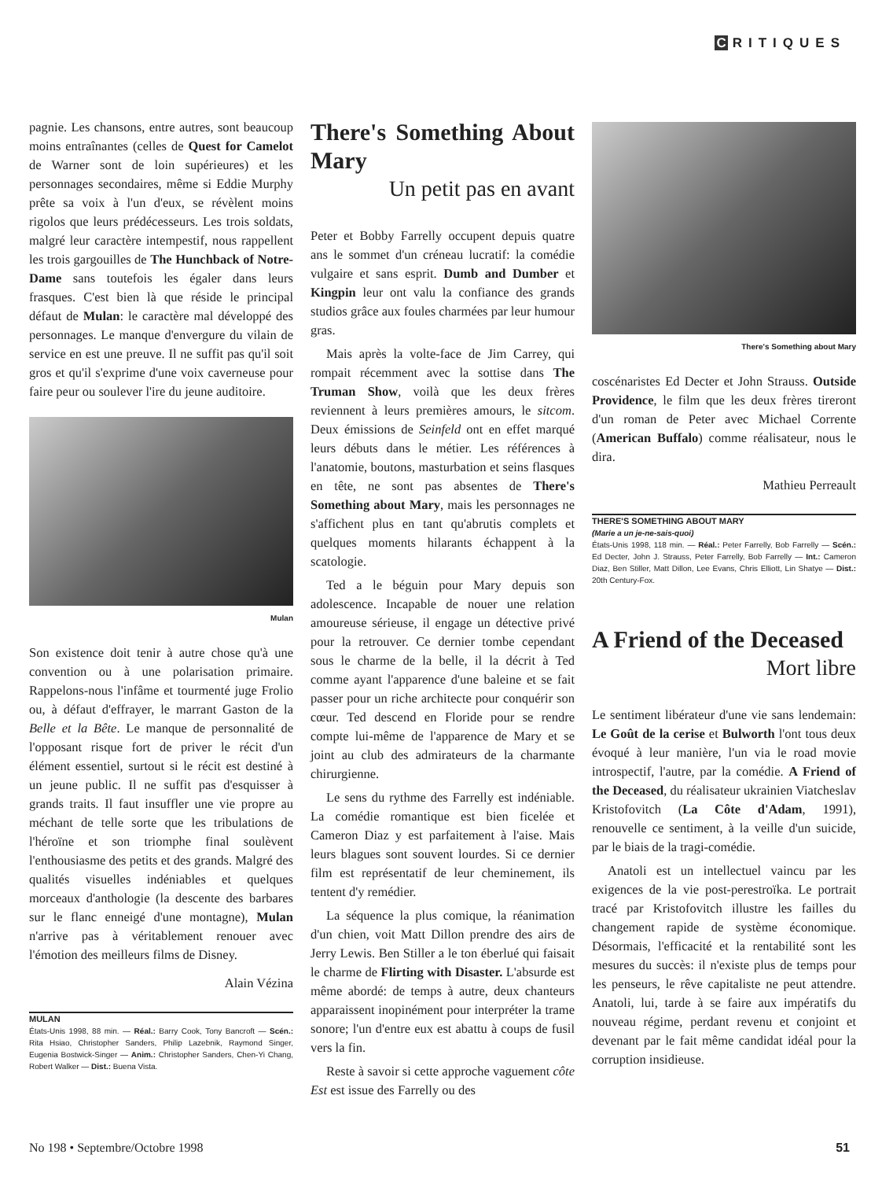C RITIQUES
pagnie. Les chansons, entre autres, sont beaucoup moins entraînantes (celles de Quest for Camelot de Warner sont de loin supérieures) et les personnages secondaires, même si Eddie Murphy prête sa voix à l'un d'eux, se révèlent moins rigolos que leurs prédécesseurs. Les trois soldats, malgré leur caractère intempestif, nous rappellent les trois gargouilles de The Hunchback of Notre-Dame sans toutefois les égaler dans leurs frasques. C'est bien là que réside le principal défaut de Mulan: le caractère mal développé des personnages. Le manque d'envergure du vilain de service en est une preuve. Il ne suffit pas qu'il soit gros et qu'il s'exprime d'une voix caverneuse pour faire peur ou soulever l'ire du jeune auditoire.
Mulan
Son existence doit tenir à autre chose qu'à une convention ou à une polarisation primaire. Rappelons-nous l'infâme et tourmenté juge Frolio ou, à défaut d'effrayer, le marrant Gaston de la Belle et la Bête. Le manque de personnalité de l'opposant risque fort de priver le récit d'un élément essentiel, surtout si le récit est destiné à un jeune public. Il ne suffit pas d'esquisser à grands traits. Il faut insuffler une vie propre au méchant de telle sorte que les tribulations de l'héroïne et son triomphe final soulèvent l'enthousiasme des petits et des grands. Malgré des qualités visuelles indéniables et quelques morceaux d'anthologie (la descente des barbares sur le flanc enneigé d'une montagne), Mulan n'arrive pas à véritablement renouer avec l'émotion des meilleurs films de Disney.
Alain Vézina
MULAN
États-Unis 1998, 88 min. — Réal.: Barry Cook, Tony Bancroft — Scén.: Rita Hsiao, Christopher Sanders, Philip Lazebnik, Raymond Singer, Eugenia Bostwick-Singer — Anim.: Christopher Sanders, Chen-Yi Chang, Robert Walker — Dist.: Buena Vista.
There's Something About Mary
Un petit pas en avant
Peter et Bobby Farrelly occupent depuis quatre ans le sommet d'un créneau lucratif: la comédie vulgaire et sans esprit. Dumb and Dumber et Kingpin leur ont valu la confiance des grands studios grâce aux foules charmées par leur humour gras.
Mais après la volte-face de Jim Carrey, qui rompait récemment avec la sottise dans The Truman Show, voilà que les deux frères reviennent à leurs premières amours, le sitcom. Deux émissions de Seinfeld ont en effet marqué leurs débuts dans le métier. Les références à l'anatomie, boutons, masturbation et seins flasques en tête, ne sont pas absentes de There's Something about Mary, mais les personnages ne s'affichent plus en tant qu'abrutis complets et quelques moments hilarants échappent à la scatologie.
Ted a le béguin pour Mary depuis son adolescence. Incapable de nouer une relation amoureuse sérieuse, il engage un détective privé pour la retrouver. Ce dernier tombe cependant sous le charme de la belle, il la décrit à Ted comme ayant l'apparence d'une baleine et se fait passer pour un riche architecte pour conquérir son cœur. Ted descend en Floride pour se rendre compte lui-même de l'apparence de Mary et se joint au club des admirateurs de la charmante chirurgienne.
Le sens du rythme des Farrelly est indéniable. La comédie romantique est bien ficelée et Cameron Diaz y est parfaitement à l'aise. Mais leurs blagues sont souvent lourdes. Si ce dernier film est représentatif de leur cheminement, ils tentent d'y remédier.
La séquence la plus comique, la réanimation d'un chien, voit Matt Dillon prendre des airs de Jerry Lewis. Ben Stiller a le ton éberlué qui faisait le charme de Flirting with Disaster. L'absurde est même abordé: de temps à autre, deux chanteurs apparaissent inopinément pour interpréter la trame sonore; l'un d'entre eux est abattu à coups de fusil vers la fin.
Reste à savoir si cette approche vaguement côte Est est issue des Farrelly ou des
There's Something about Mary
coscénaristes Ed Decter et John Strauss. Outside Providence, le film que les deux frères tireront d'un roman de Peter avec Michael Corrente (American Buffalo) comme réalisateur, nous le dira.
Mathieu Perreault
THERE'S SOMETHING ABOUT MARY
(Marie a un je-ne-sais-quoi)
États-Unis 1998, 118 min. — Réal.: Peter Farrelly, Bob Farrelly — Scén.: Ed Decter, John J. Strauss, Peter Farrelly, Bob Farrelly — Int.: Cameron Diaz, Ben Stiller, Matt Dillon, Lee Evans, Chris Elliott, Lin Shatye — Dist.: 20th Century-Fox.
A Friend of the Deceased
Mort libre
Le sentiment libérateur d'une vie sans lendemain: Le Goût de la cerise et Bulworth l'ont tous deux évoqué à leur manière, l'un via le road movie introspectif, l'autre, par la comédie. A Friend of the Deceased, du réalisateur ukrainien Viatcheslav Kristofovitch (La Côte d'Adam, 1991), renouvelle ce sentiment, à la veille d'un suicide, par le biais de la tragi-comédie.
Anatoli est un intellectuel vaincu par les exigences de la vie post-perestroïka. Le portrait tracé par Kristofovitch illustre les failles du changement rapide de système économique. Désormais, l'efficacité et la rentabilité sont les mesures du succès: il n'existe plus de temps pour les penseurs, le rêve capitaliste ne peut attendre. Anatoli, lui, tarde à se faire aux impératifs du nouveau régime, perdant revenu et conjoint et devenant par le fait même candidat idéal pour la corruption insidieuse.
No 198 • Septembre/Octobre 1998 51